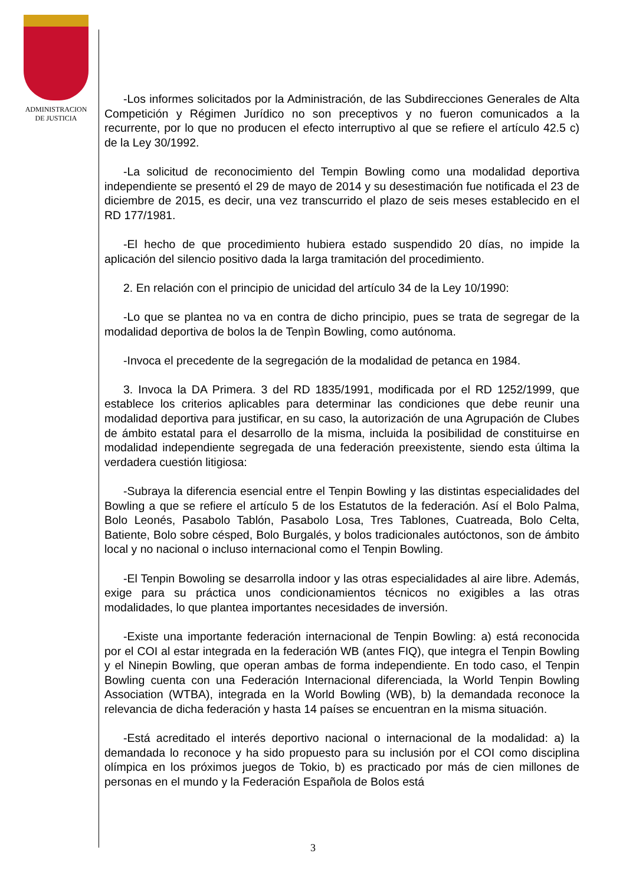ADMINISTRACION
DE JUSTICIA
-Los informes solicitados por la Administración, de las Subdirecciones Generales de Alta Competición y Régimen Jurídico no son preceptivos y no fueron comunicados a la recurrente, por lo que no producen el efecto interruptivo al que se refiere el artículo 42.5 c) de la Ley 30/1992.
-La solicitud de reconocimiento del Tempin Bowling como una modalidad deportiva independiente se presentó el 29 de mayo de 2014 y su desestimación fue notificada el 23 de diciembre de 2015, es decir, una vez transcurrido el plazo de seis meses establecido en el RD 177/1981.
-El hecho de que procedimiento hubiera estado suspendido 20 días, no impide la aplicación del silencio positivo dada la larga tramitación del procedimiento.
2. En relación con el principio de unicidad del artículo 34 de la Ley 10/1990:
-Lo que se plantea no va en contra de dicho principio, pues se trata de segregar de la modalidad deportiva de bolos la de Tenpìn Bowling, como autónoma.
-Invoca el precedente de la segregación de la modalidad de petanca en 1984.
3. Invoca la DA Primera. 3 del RD 1835/1991, modificada por el RD 1252/1999, que establece los criterios aplicables para determinar las condiciones que debe reunir una modalidad deportiva para justificar, en su caso, la autorización de una Agrupación de Clubes de ámbito estatal para el desarrollo de la misma, incluida la posibilidad de constituirse en modalidad independiente segregada de una federación preexistente, siendo esta última la verdadera cuestión litigiosa:
-Subraya la diferencia esencial entre el Tenpin Bowling y las distintas especialidades del Bowling a que se refiere el artículo 5 de los Estatutos de la federación. Así el Bolo Palma, Bolo Leonés, Pasabolo Tablón, Pasabolo Losa, Tres Tablones, Cuatreada, Bolo Celta, Batiente, Bolo sobre césped, Bolo Burgalés, y bolos tradicionales autóctonos, son de ámbito local y no nacional o incluso internacional como el Tenpin Bowling.
-El Tenpin Bowoling se desarrolla indoor y las otras especialidades al aire libre. Además, exige para su práctica unos condicionamientos técnicos no exigibles a las otras modalidades, lo que plantea importantes necesidades de inversión.
-Existe una importante federación internacional de Tenpin Bowling: a) está reconocida por el COI al estar integrada en la federación WB (antes FIQ), que integra el Tenpin Bowling y el Ninepin Bowling, que operan ambas de forma independiente. En todo caso, el Tenpin Bowling cuenta con una Federación Internacional diferenciada, la World Tenpin Bowling Association (WTBA), integrada en la World Bowling (WB), b) la demandada reconoce la relevancia de dicha federación y hasta 14 países se encuentran en la misma situación.
-Está acreditado el interés deportivo nacional o internacional de la modalidad: a) la demandada lo reconoce y ha sido propuesto para su inclusión por el COI como disciplina olímpica en los próximos juegos de Tokio, b) es practicado por más de cien millones de personas en el mundo y la Federación Española de Bolos está
3